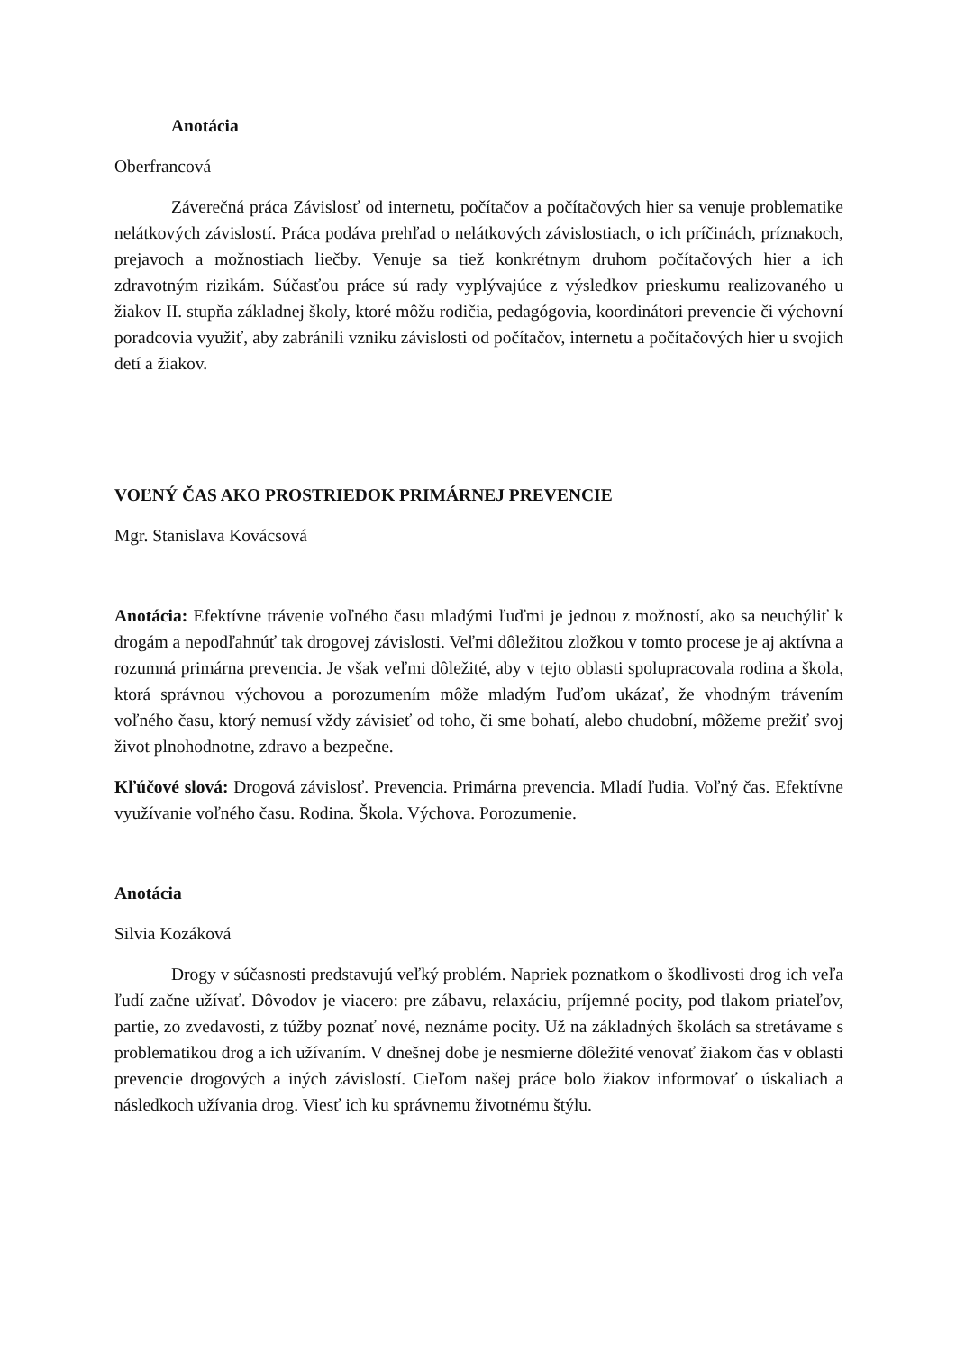Anotácia
Oberfrancová
Záverečná práca Závislosť od internetu, počítačov a počítačových hier sa venuje problematike nelátkových závislostí. Práca podáva prehľad o nelátkových závislostiach, o ich príčinách, príznakoch, prejavoch a možnostiach liečby. Venuje sa tiež konkrétnym druhom počítačových hier a ich zdravotným rizikám. Súčasťou práce sú rady vyplývajúce z výsledkov prieskumu realizovaného u žiakov II. stupňa základnej školy, ktoré môžu rodičia, pedagógovia, koordinátori prevencie či výchovní poradcovia využiť, aby zabránili vzniku závislosti od počítačov, internetu a počítačových hier u svojich detí a žiakov.
VOĽNÝ ČAS AKO PROSTRIEDOK PRIMÁRNEJ PREVENCIE
Mgr. Stanislava Kovácsová
Anotácia: Efektívne trávenie voľného času mladými ľuďmi je jednou z možností, ako sa neuchýliť k drogám a nepodľahnúť tak drogovej závislosti. Veľmi dôležitou zložkou v tomto procese je aj aktívna a rozumná primárna prevencia. Je však veľmi dôležité, aby v tejto oblasti spolupracovala rodina a škola, ktorá správnou výchovou a porozumením môže mladým ľuďom ukázať, že vhodným trávením voľného času, ktorý nemusí vždy závisieť od toho, či sme bohatí, alebo chudobní, môžeme prežiť svoj život plnohodnotne, zdravo a bezpečne.
Kľúčové slová: Drogová závislosť. Prevencia. Primárna prevencia. Mladí ľudia. Voľný čas. Efektívne využívanie voľného času. Rodina. Škola. Výchova. Porozumenie.
Anotácia
Silvia Kozáková
Drogy v súčasnosti predstavujú veľký problém. Napriek poznatkom o škodlivosti drog ich veľa ľudí začne užívať. Dôvodov je viacero: pre zábavu, relaxáciu, príjemné pocity, pod tlakom priateľov, partie, zo zvedavosti, z túžby poznať nové, neznáme pocity. Už na základných školách sa stretávame s problematikou drog a ich užívaním. V dnešnej dobe je nesmierne dôležité venovať žiakom čas v oblasti prevencie drogových a iných závislostí. Cieľom našej práce bolo žiakov informovať o úskaliach a následkoch užívania drog. Viesť ich ku správnemu životnému štýlu.